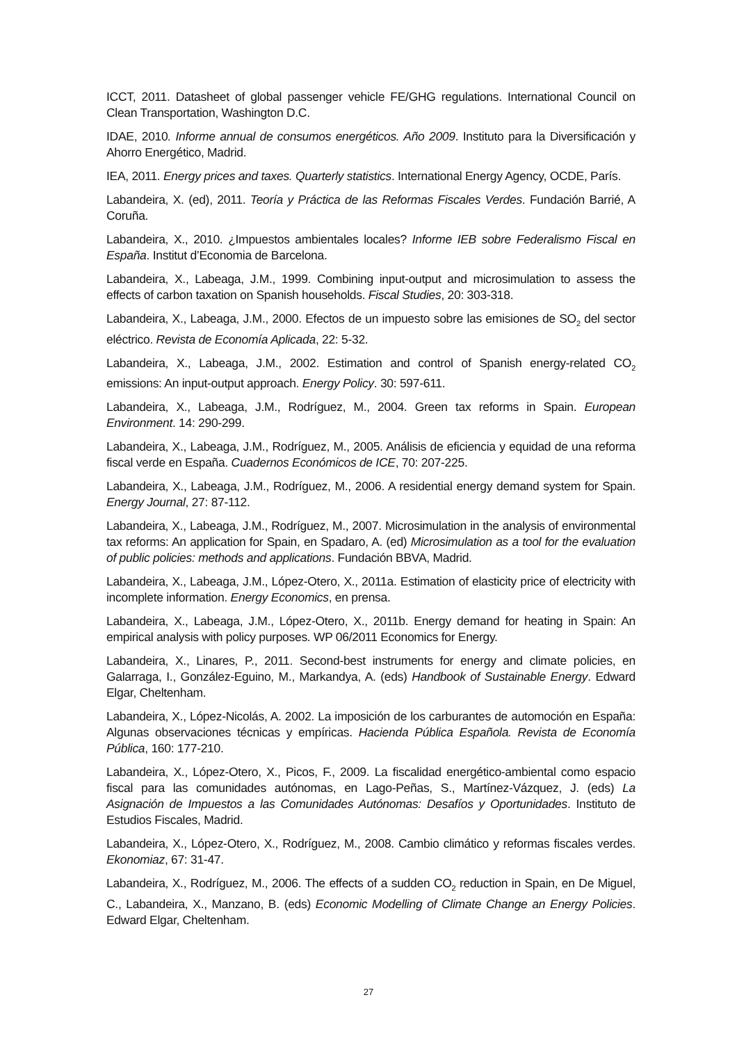ICCT, 2011. Datasheet of global passenger vehicle FE/GHG regulations. International Council on Clean Transportation, Washington D.C.
IDAE, 2010. Informe annual de consumos energéticos. Año 2009. Instituto para la Diversificación y Ahorro Energético, Madrid.
IEA, 2011. Energy prices and taxes. Quarterly statistics. International Energy Agency, OCDE, París.
Labandeira, X. (ed), 2011. Teoría y Práctica de las Reformas Fiscales Verdes. Fundación Barrié, A Coruña.
Labandeira, X., 2010. ¿Impuestos ambientales locales? Informe IEB sobre Federalismo Fiscal en España. Institut d’Economia de Barcelona.
Labandeira, X., Labeaga, J.M., 1999. Combining input-output and microsimulation to assess the effects of carbon taxation on Spanish households. Fiscal Studies, 20: 303-318.
Labandeira, X., Labeaga, J.M., 2000. Efectos de un impuesto sobre las emisiones de SO<sub>2</sub> del sector eléctrico. Revista de Economía Aplicada, 22: 5-32.
Labandeira, X., Labeaga, J.M., 2002. Estimation and control of Spanish energy-related CO<sub>2</sub> emissions: An input-output approach. Energy Policy. 30: 597-611.
Labandeira, X., Labeaga, J.M., Rodríguez, M., 2004. Green tax reforms in Spain. European Environment. 14: 290-299.
Labandeira, X., Labeaga, J.M., Rodríguez, M., 2005. Análisis de eficiencia y equidad de una reforma fiscal verde en España. Cuadernos Económicos de ICE, 70: 207-225.
Labandeira, X., Labeaga, J.M., Rodríguez, M., 2006. A residential energy demand system for Spain. Energy Journal, 27: 87-112.
Labandeira, X., Labeaga, J.M., Rodríguez, M., 2007. Microsimulation in the analysis of environmental tax reforms: An application for Spain, en Spadaro, A. (ed) Microsimulation as a tool for the evaluation of public policies: methods and applications. Fundación BBVA, Madrid.
Labandeira, X., Labeaga, J.M., López-Otero, X., 2011a. Estimation of elasticity price of electricity with incomplete information. Energy Economics, en prensa.
Labandeira, X., Labeaga, J.M., López-Otero, X., 2011b. Energy demand for heating in Spain: An empirical analysis with policy purposes. WP 06/2011 Economics for Energy.
Labandeira, X., Linares, P., 2011. Second-best instruments for energy and climate policies, en Galarraga, I., González-Eguino, M., Markandya, A. (eds) Handbook of Sustainable Energy. Edward Elgar, Cheltenham.
Labandeira, X., López-Nicolás, A. 2002. La imposición de los carburantes de automoción en España: Algunas observaciones técnicas y empíricas. Hacienda Pública Española. Revista de Economía Pública, 160: 177-210.
Labandeira, X., López-Otero, X., Picos, F., 2009. La fiscalidad energético-ambiental como espacio fiscal para las comunidades autónomas, en Lago-Peñas, S., Martínez-Vázquez, J. (eds) La Asignación de Impuestos a las Comunidades Autónomas: Desafíos y Oportunidades. Instituto de Estudios Fiscales, Madrid.
Labandeira, X., López-Otero, X., Rodríguez, M., 2008. Cambio climático y reformas fiscales verdes. Ekonomiaz, 67: 31-47.
Labandeira, X., Rodríguez, M., 2006. The effects of a sudden CO<sub>2</sub> reduction in Spain, en De Miguel, C., Labandeira, X., Manzano, B. (eds) Economic Modelling of Climate Change an Energy Policies. Edward Elgar, Cheltenham.
27